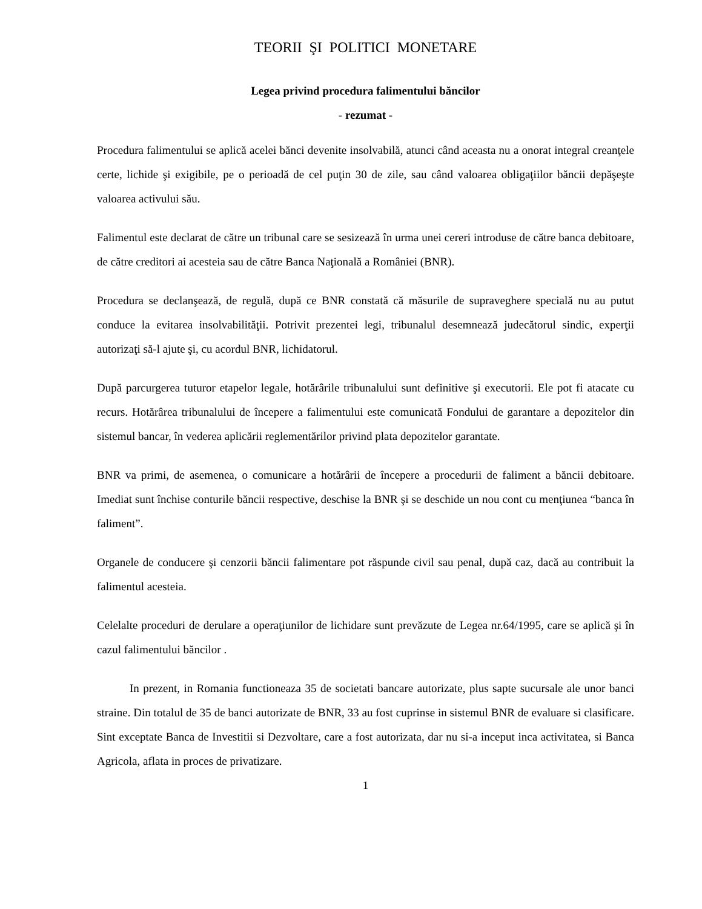TEORII ŞI POLITICI MONETARE
Legea privind procedura falimentului băncilor
- rezumat -
Procedura falimentului se aplică acelei bănci devenite insolvabilă, atunci când aceasta nu a onorat integral creanţele certe, lichide şi exigibile, pe o perioadă de cel puţin 30 de zile, sau când valoarea obligaţiilor băncii depăşeşte valoarea activului său.
Falimentul este declarat de către un tribunal care se sesizează în urma unei cereri introduse de către banca debitoare, de către creditori ai acesteia sau de către Banca Naţională a României (BNR).
Procedura se declanşează, de regulă, după ce BNR constată că măsurile de supraveghere specială nu au putut conduce la evitarea insolvabilităţii. Potrivit prezentei legi, tribunalul desemnează judecătorul sindic, experţii autorizaţi să-l ajute şi, cu acordul BNR, lichidatorul.
După parcurgerea tuturor etapelor legale, hotărârile tribunalului sunt definitive şi executorii. Ele pot fi atacate cu recurs. Hotărârea tribunalului de începere a falimentului este comunicată Fondului de garantare a depozitelor din sistemul bancar, în vederea aplicării reglementărilor privind plata depozitelor garantate.
BNR va primi, de asemenea, o comunicare a hotărârii de începere a procedurii de faliment a băncii debitoare. Imediat sunt închise conturile băncii respective, deschise la BNR şi se deschide un nou cont cu menţiunea “banca în faliment”.
Organele de conducere şi cenzorii băncii falimentare pot răspunde civil sau penal, după caz, dacă au contribuit la falimentul acesteia.
Celelalte proceduri de derulare a operaţiunilor de lichidare sunt prevăzute de Legea nr.64/1995, care se aplică şi în cazul falimentului băncilor .
In prezent, in Romania functioneaza 35 de societati bancare autorizate, plus sapte sucursale ale unor banci straine. Din totalul de 35 de banci autorizate de BNR, 33 au fost cuprinse in sistemul BNR de evaluare si clasificare. Sint exceptate Banca de Investitii si Dezvoltare, care a fost autorizata, dar nu si-a inceput inca activitatea, si Banca Agricola, aflata in proces de privatizare.
1